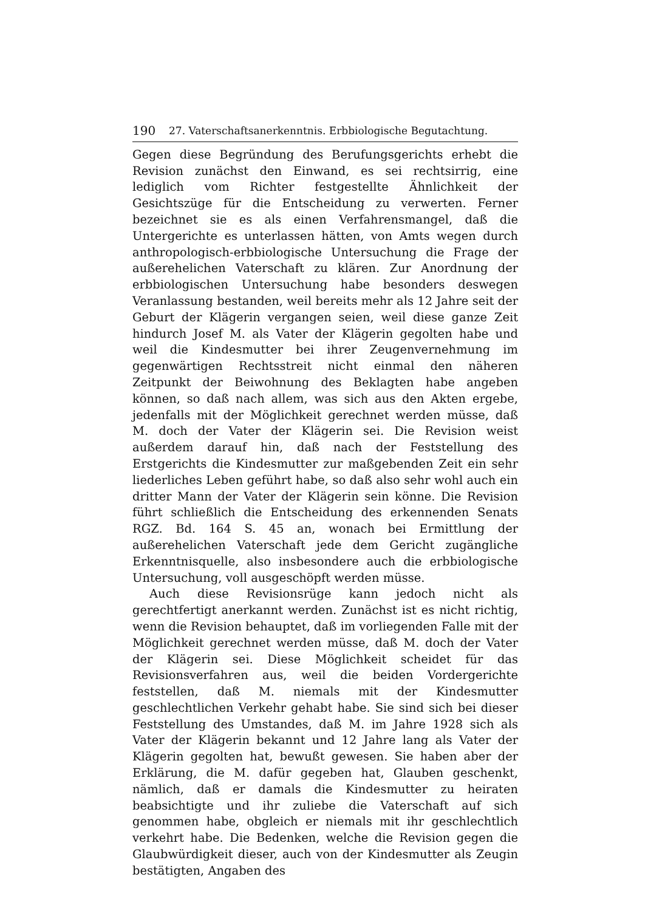190 27. Vaterschaftsanerkenntnis. Erbbiologische Begutachtung.
Gegen diese Begründung des Berufungsgerichts erhebt die Revision zunächst den Einwand, es sei rechtsirrig, eine lediglich vom Richter festgestellte Ähnlichkeit der Gesichtszüge für die Entscheidung zu verwerten. Ferner bezeichnet sie es als einen Verfahrensmangel, daß die Untergerichte es unterlassen hätten, von Amts wegen durch anthropologisch-erbbiologische Untersuchung die Frage der außerehelichen Vaterschaft zu klären. Zur Anordnung der erbbiologischen Untersuchung habe besonders deswegen Veranlassung bestanden, weil bereits mehr als 12 Jahre seit der Geburt der Klägerin vergangen seien, weil diese ganze Zeit hindurch Josef M. als Vater der Klägerin gegolten habe und weil die Kindesmutter bei ihrer Zeugenvernehmung im gegenwärtigen Rechtsstreit nicht einmal den näheren Zeitpunkt der Beiwohnung des Beklagten habe angeben können, so daß nach allem, was sich aus den Akten ergebe, jedenfalls mit der Möglichkeit gerechnet werden müsse, daß M. doch der Vater der Klägerin sei. Die Revision weist außerdem darauf hin, daß nach der Feststellung des Erstgerichts die Kindesmutter zur maßgebenden Zeit ein sehr liederliches Leben geführt habe, so daß also sehr wohl auch ein dritter Mann der Vater der Klägerin sein könne. Die Revision führt schließlich die Entscheidung des erkennenden Senats RGZ. Bd. 164 S. 45 an, wonach bei Ermittlung der außerehelichen Vaterschaft jede dem Gericht zugängliche Erkenntnisquelle, also insbesondere auch die erbbiologische Untersuchung, voll ausgeschöpft werden müsse.
Auch diese Revisionsrüge kann jedoch nicht als gerechtfertigt anerkannt werden. Zunächst ist es nicht richtig, wenn die Revision behauptet, daß im vorliegenden Falle mit der Möglichkeit gerechnet werden müsse, daß M. doch der Vater der Klägerin sei. Diese Möglichkeit scheidet für das Revisionsverfahren aus, weil die beiden Vordergerichte feststellen, daß M. niemals mit der Kindesmutter geschlechtlichen Verkehr gehabt habe. Sie sind sich bei dieser Feststellung des Umstandes, daß M. im Jahre 1928 sich als Vater der Klägerin bekannt und 12 Jahre lang als Vater der Klägerin gegolten hat, bewußt gewesen. Sie haben aber der Erklärung, die M. dafür gegeben hat, Glauben geschenkt, nämlich, daß er damals die Kindesmutter zu heiraten beabsichtigte und ihr zuliebe die Vaterschaft auf sich genommen habe, obgleich er niemals mit ihr geschlechtlich verkehrt habe. Die Bedenken, welche die Revision gegen die Glaubwürdigkeit dieser, auch von der Kindesmutter als Zeugin bestätigten, Angaben des